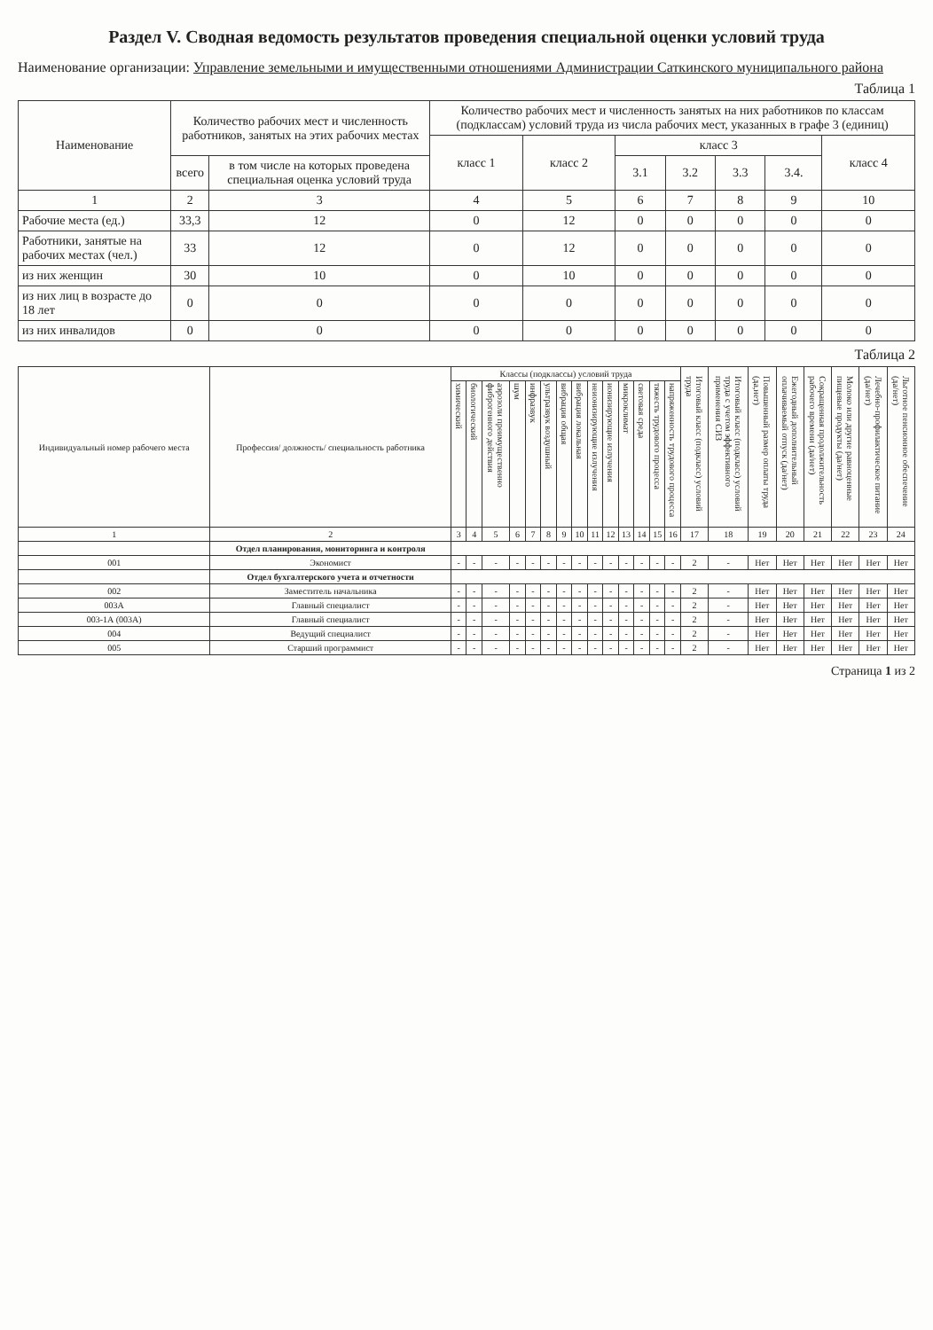Раздел V. Сводная ведомость результатов проведения специальной оценки условий труда
Наименование организации: Управление земельными и имущественными отношениями Администрации Саткинского муниципального района
Таблица 1
| Наименование | Количество рабочих мест и численность работников, занятых на этих рабочих местах | | Количество рабочих мест и численность занятых на них работников по классам (подклассам) условий труда из числа рабочих мест, указанных в графе 3 (единиц) | | | | | | |
| --- | --- | --- | --- | --- | --- | --- | --- | --- | --- |
| | | | класс 1 | класс 2 | класс 3 | | | | класс 4 |
| | всего | в том числе на которых проведена специальная оценка условий труда | | | 3.1 | 3.2 | 3.3 | 3.4. | |
| 1 | 2 | 3 | 4 | 5 | 6 | 7 | 8 | 9 | 10 |
| Рабочие места (ед.) | 33,3 | 12 | 0 | 12 | 0 | 0 | 0 | 0 | 0 |
| Работники, занятые на рабочих местах (чел.) | 33 | 12 | 0 | 12 | 0 | 0 | 0 | 0 | 0 |
| из них женщин | 30 | 10 | 0 | 10 | 0 | 0 | 0 | 0 | 0 |
| из них лиц в возрасте до 18 лет | 0 | 0 | 0 | 0 | 0 | 0 | 0 | 0 | 0 |
| из них инвалидов | 0 | 0 | 0 | 0 | 0 | 0 | 0 | 0 | 0 |
Таблица 2
| Индиви­дуаль­ный номер рабоче­го места | Профессия/ должность/ специальность работника | Классы (подклассы) условий труда | | | | | | | | | | | | | | Итоговый класс (подкласс) условий труда | Итоговый класс (подкласс) условий труда с учетом эффективного применения СИЗ | Повышенный размер оплаты труда (да,нет) | Ежегодный дополнительный оплачиваемый отпуск (да/нет) | Сокращенная продолжительность рабочего времени (да/нет) | Молоко или другие равноценные пищевые продукты (да/нет) | Лечебно-профилактическое питание (да/нет) | Льготное пенсионное обеспечение (да/нет) |
| --- | --- | --- | --- | --- | --- | --- | --- | --- | --- | --- | --- | --- | --- | --- | --- | --- | --- | --- | --- | --- | --- | --- | --- |
| | | химический | биологический | аэрозоли преимущественно фиброгенного действия | шум | инфразвук | ультразвук воздушный | вибрация общая | вибрация локальная | неионизирующие излучения | ионизирующие излучения | микроклимат | световая среда | тяжесть трудового процесса | напряженность трудового процесса | | | | | | | | |
| 1 | 2 | 3 | 4 | 5 | 6 | 7 | 8 | 9 | 10 | 11 | 12 | 13 | 14 | 15 | 16 | 17 | 18 | 19 | 20 | 21 | 22 | 23 | 24 |
| | Отдел планирования, мониторинга и контроля | | | | | | | | | | | | | | | | | | | | | | |
| 001 | Экономист | - | - | - | - | - | - | - | - | - | - | - | - | - | - | 2 | - | Нет | Нет | Нет | Нет | Нет | Нет |
| | Отдел бухгалтерского учета и отчетности | | | | | | | | | | | | | | | | | | | | | | |
| 002 | Заместитель начальника | - | - | - | - | - | - | - | - | - | - | - | - | - | - | 2 | - | Нет | Нет | Нет | Нет | Нет | Нет |
| 003А | Главный специалист | - | - | - | - | - | - | - | - | - | - | - | - | - | - | 2 | - | Нет | Нет | Нет | Нет | Нет | Нет |
| 003-1А (003А) | Главный специалист | - | - | - | - | - | - | - | - | - | - | - | - | - | - | 2 | - | Нет | Нет | Нет | Нет | Нет | Нет |
| 004 | Ведущий специалист | - | - | - | - | - | - | - | - | - | - | - | - | - | - | 2 | - | Нет | Нет | Нет | Нет | Нет | Нет |
| 005 | Старший программист | - | - | - | - | - | - | - | - | - | - | - | - | - | - | 2 | - | Нет | Нет | Нет | Нет | Нет | Нет |
Страница 1 из 2